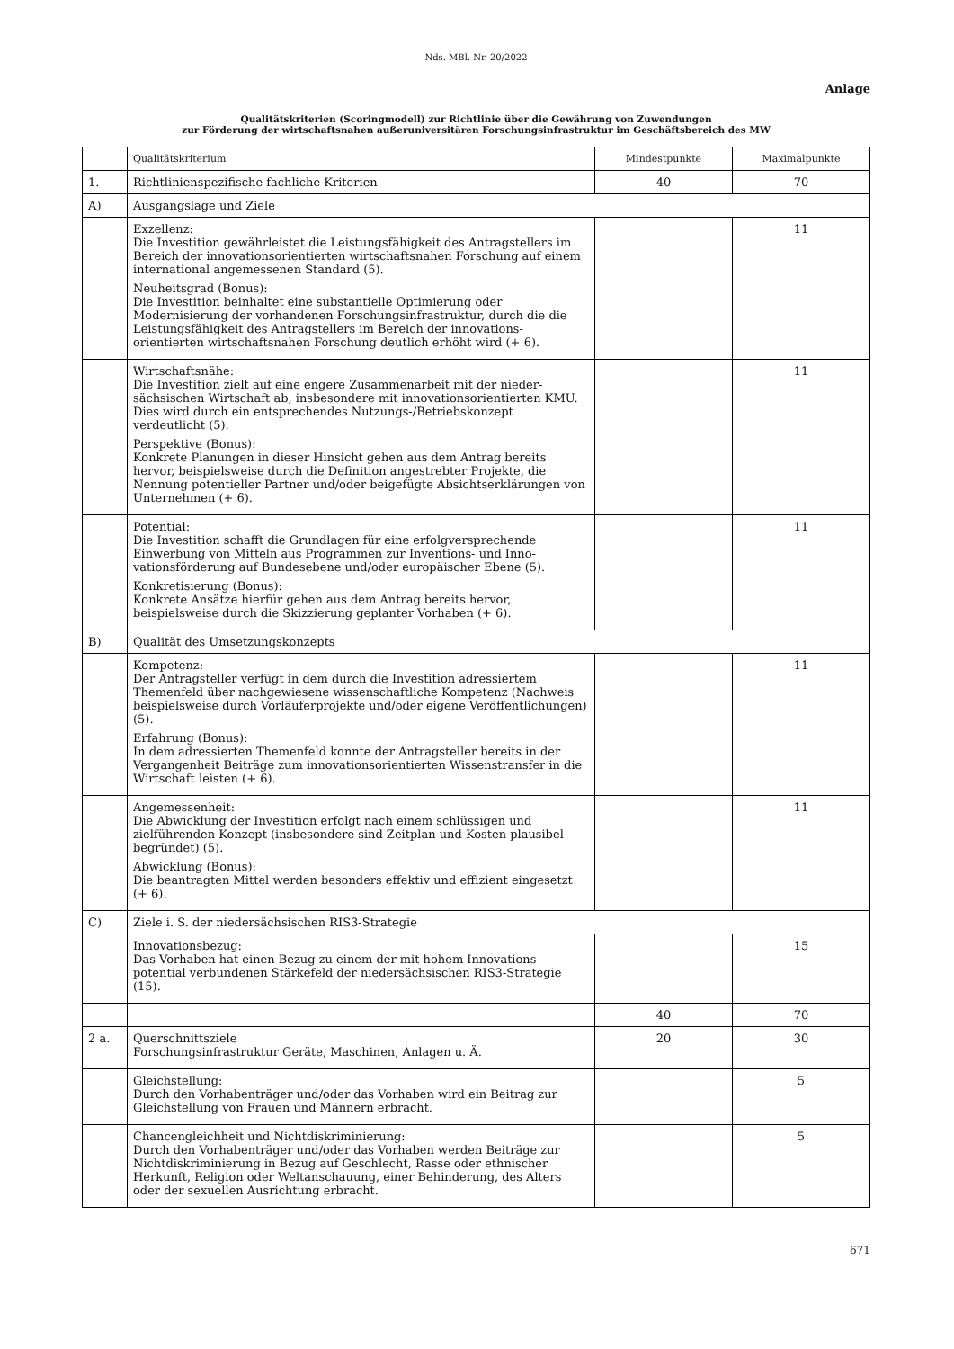Nds. MBl. Nr. 20/2022
Anlage
Qualitätskriterien (Scoringmodell) zur Richtlinie über die Gewährung von Zuwendungen
zur Förderung der wirtschaftsnahen außeruniversitären Forschungsinfrastruktur im Geschäftsbereich des MW
| | Qualitätskriterium | Mindestpunkte | Maximalpunkte |
| 1. | Richtlinienspezifische fachliche Kriterien | 40 | 70 |
| A) | Ausgangslage und Ziele | | |
| | Exzellenz: Die Investition gewährleistet die Leistungsfähigkeit des Antragstellers im Bereich der innovationsorientierten wirtschaftsnahen Forschung auf einem international angemessenen Standard (5). Neuheitsgrad (Bonus): Die Investition beinhaltet eine substantielle Optimierung oder Modernisierung der vorhandenen Forschungsinfrastruktur, durch die die Leistungsfähigkeit des Antragstellers im Bereich der innovations­orientierten wirtschaftsnahen Forschung deutlich erhöht wird (+ 6). | | 11 |
| | Wirtschaftsnähe: Die Investition zielt auf eine engere Zusammenarbeit mit der nieder­sächsischen Wirtschaft ab, insbesondere mit innovationsorientierten KMU. Dies wird durch ein entsprechendes Nutzungs-/Betriebskonzept verdeutlicht (5). Perspektive (Bonus): Konkrete Planungen in dieser Hinsicht gehen aus dem Antrag bereits hervor, beispielsweise durch die Definition angestrebter Projekte, die Nennung potentieller Partner und/oder beigefügte Absichtserklärungen von Unternehmen (+ 6). | | 11 |
| | Potential: Die Investition schafft die Grundlagen für eine erfolgversprechende Einwerbung von Mitteln aus Programmen zur Inventions- und Inno­vationsförderung auf Bundesebene und/oder europäischer Ebene (5). Konkretisierung (Bonus): Konkrete Ansätze hierfür gehen aus dem Antrag bereits hervor, beispielsweise durch die Skizzierung geplanter Vorhaben (+ 6). | | 11 |
| B) | Qualität des Umsetzungskonzepts | | |
| | Kompetenz: Der Antragsteller verfügt in dem durch die Investition adressiertem Themenfeld über nachgewiesene wissenschaftliche Kompetenz (Nachweis beispielsweise durch Vorläuferprojekte und/oder eigene Veröffentlichungen) (5). Erfahrung (Bonus): In dem adressierten Themenfeld konnte der Antragsteller bereits in der Vergangenheit Beiträge zum innovationsorientierten Wissenstransfer in die Wirtschaft leisten (+ 6). | | 11 |
| | Angemessenheit: Die Abwicklung der Investition erfolgt nach einem schlüssigen und zielführenden Konzept (insbesondere sind Zeitplan und Kosten plausibel begründet) (5). Abwicklung (Bonus): Die beantragten Mittel werden besonders effektiv und effizient eingesetzt (+ 6). | | 11 |
| C) | Ziele i. S. der niedersächsischen RIS3-Strategie | | |
| | Innovationsbezug: Das Vorhaben hat einen Bezug zu einem der mit hohem Innovations­potential verbundenen Stärkefeld der niedersächsischen RIS3-Strategie (15). | | 15 |
| | | 40 | 70 |
| 2 a. | Querschnittsziele Forschungsinfrastruktur Geräte, Maschinen, Anlagen u. Ä. | 20 | 30 |
| | Gleichstellung: Durch den Vorhabenträger und/oder das Vorhaben wird ein Beitrag zur Gleichstellung von Frauen und Männern erbracht. | | 5 |
| | Chancengleichheit und Nichtdiskriminierung: Durch den Vorhabenträger und/oder das Vorhaben werden Beiträge zur Nichtdiskriminierung in Bezug auf Geschlecht, Rasse oder ethnischer Herkunft, Religion oder Weltanschauung, einer Behinderung, des Alters oder der sexuellen Ausrichtung erbracht. | | 5 |
671